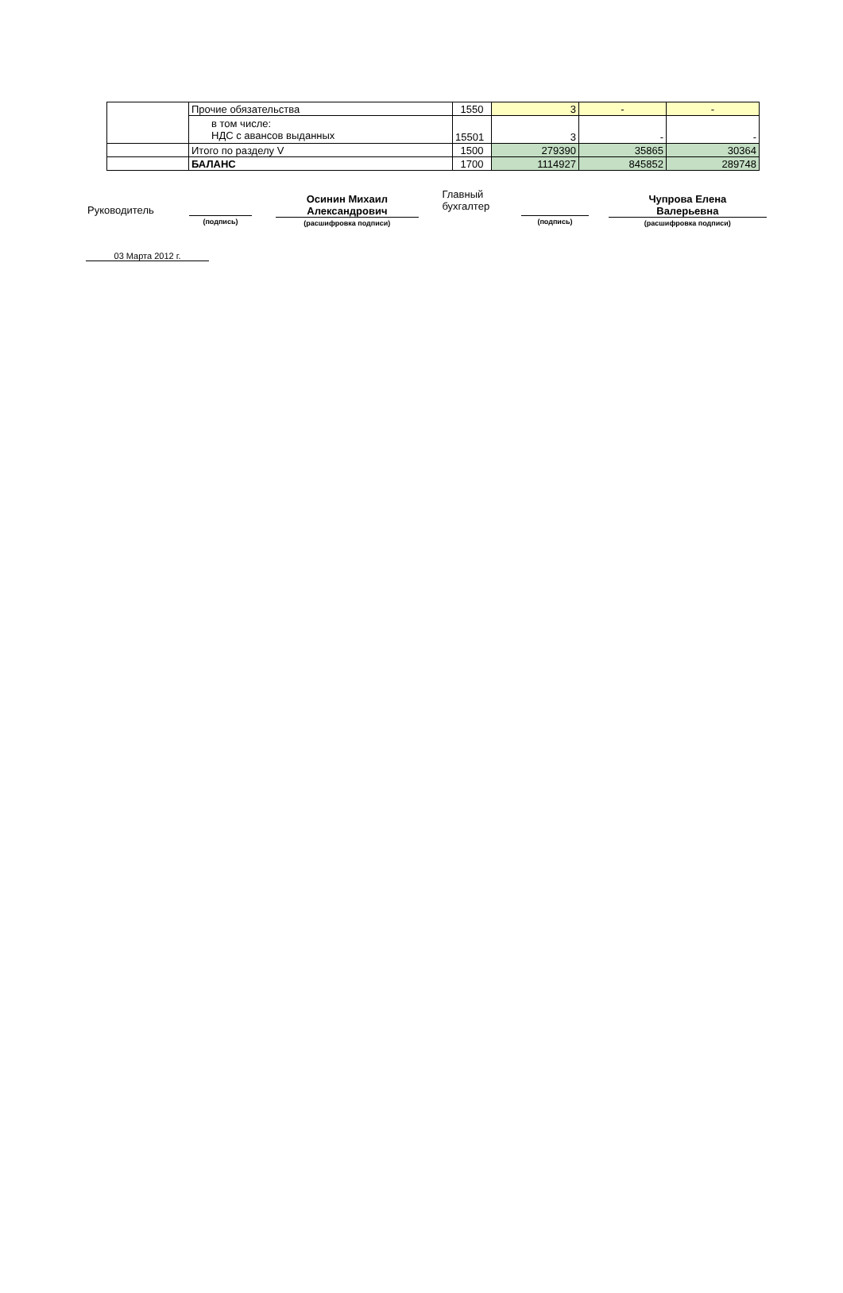| | Прочие обязательства | 1550 | 3 | - | - |
| | в том числе: НДС с авансов выданных | 15501 | 3 | - | - |
| | Итого по разделу V | 1500 | 279390 | 35865 | 30364 |
| | БАЛАНС | 1700 | 1114927 | 845852 | 289748 |
Руководитель
(подпись)
Осинин Михаил
Александрович
(расшифровка подписи)
Главный
бухгалтер
(подпись)
Чупрова Елена
Валерьевна
(расшифровка подписи)
03 Марта 2012 г.